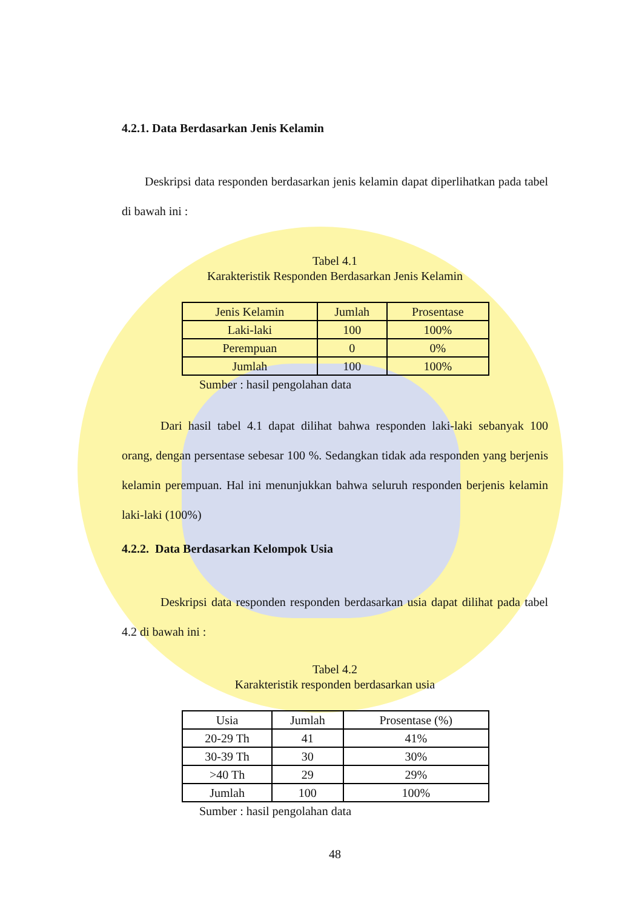4.2.1. Data Berdasarkan Jenis Kelamin
Deskripsi data responden berdasarkan jenis kelamin dapat diperlihatkan pada tabel di bawah ini :
Tabel 4.1
Karakteristik Responden Berdasarkan Jenis Kelamin
| Jenis Kelamin | Jumlah | Prosentase |
| --- | --- | --- |
| Laki-laki | 100 | 100% |
| Perempuan | 0 | 0% |
| Jumlah | 100 | 100% |
Sumber : hasil pengolahan data
Dari hasil tabel 4.1 dapat dilihat bahwa responden laki-laki sebanyak 100 orang, dengan persentase sebesar 100 %. Sedangkan tidak ada responden yang berjenis kelamin perempuan. Hal ini menunjukkan bahwa seluruh responden berjenis kelamin laki-laki (100%)
4.2.2. Data Berdasarkan Kelompok Usia
Deskripsi data responden responden berdasarkan usia dapat dilihat pada tabel 4.2 di bawah ini :
Tabel 4.2
Karakteristik responden berdasarkan usia
| Usia | Jumlah | Prosentase (%) |
| --- | --- | --- |
| 20-29 Th | 41 | 41% |
| 30-39 Th | 30 | 30% |
| >40 Th | 29 | 29% |
| Jumlah | 100 | 100% |
Sumber : hasil pengolahan data
48